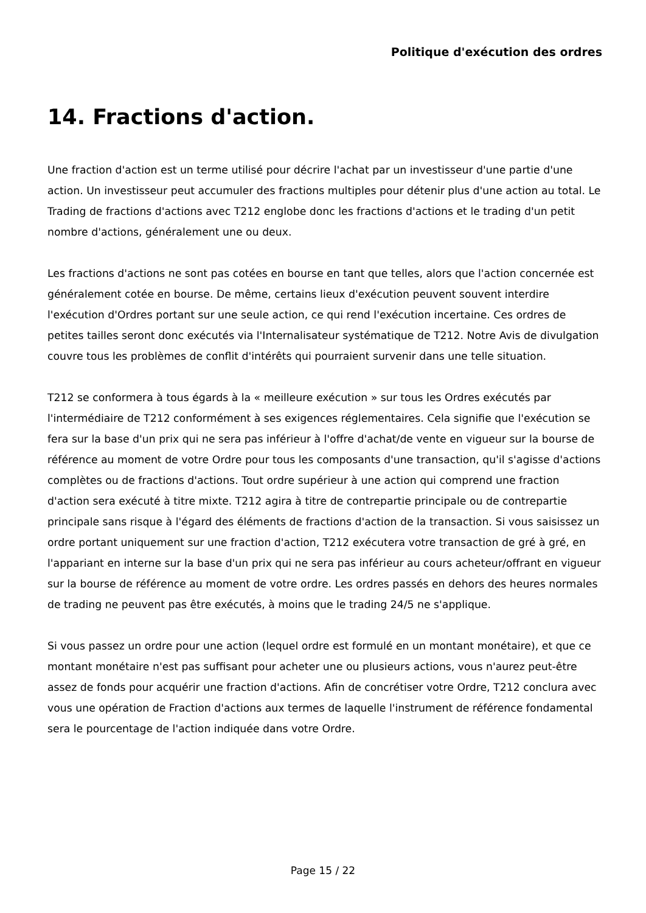Politique d'exécution des ordres
14. Fractions d'action.
Une fraction d'action est un terme utilisé pour décrire l'achat par un investisseur d'une partie d'une action. Un investisseur peut accumuler des fractions multiples pour détenir plus d'une action au total. Le Trading de fractions d'actions avec T212 englobe donc les fractions d'actions et le trading d'un petit nombre d'actions, généralement une ou deux.
Les fractions d'actions ne sont pas cotées en bourse en tant que telles, alors que l'action concernée est généralement cotée en bourse. De même, certains lieux d'exécution peuvent souvent interdire l'exécution d'Ordres portant sur une seule action, ce qui rend l'exécution incertaine. Ces ordres de petites tailles seront donc exécutés via l'Internalisateur systématique de T212. Notre Avis de divulgation couvre tous les problèmes de conflit d'intérêts qui pourraient survenir dans une telle situation.
T212 se conformera à tous égards à la « meilleure exécution » sur tous les Ordres exécutés par l'intermédiaire de T212 conformément à ses exigences réglementaires. Cela signifie que l'exécution se fera sur la base d'un prix qui ne sera pas inférieur à l'offre d'achat/de vente en vigueur sur la bourse de référence au moment de votre Ordre pour tous les composants d'une transaction, qu'il s'agisse d'actions complètes ou de fractions d'actions. Tout ordre supérieur à une action qui comprend une fraction d'action sera exécuté à titre mixte. T212 agira à titre de contrepartie principale ou de contrepartie principale sans risque à l'égard des éléments de fractions d'action de la transaction. Si vous saisissez un ordre portant uniquement sur une fraction d'action, T212 exécutera votre transaction de gré à gré, en l'appariant en interne sur la base d'un prix qui ne sera pas inférieur au cours acheteur/offrant en vigueur sur la bourse de référence au moment de votre ordre. Les ordres passés en dehors des heures normales de trading ne peuvent pas être exécutés, à moins que le trading 24/5 ne s'applique.
Si vous passez un ordre pour une action (lequel ordre est formulé en un montant monétaire), et que ce montant monétaire n'est pas suffisant pour acheter une ou plusieurs actions, vous n'aurez peut-être assez de fonds pour acquérir une fraction d'actions. Afin de concrétiser votre Ordre, T212 conclura avec vous une opération de Fraction d'actions aux termes de laquelle l'instrument de référence fondamental sera le pourcentage de l'action indiquée dans votre Ordre.
Page 15 / 22